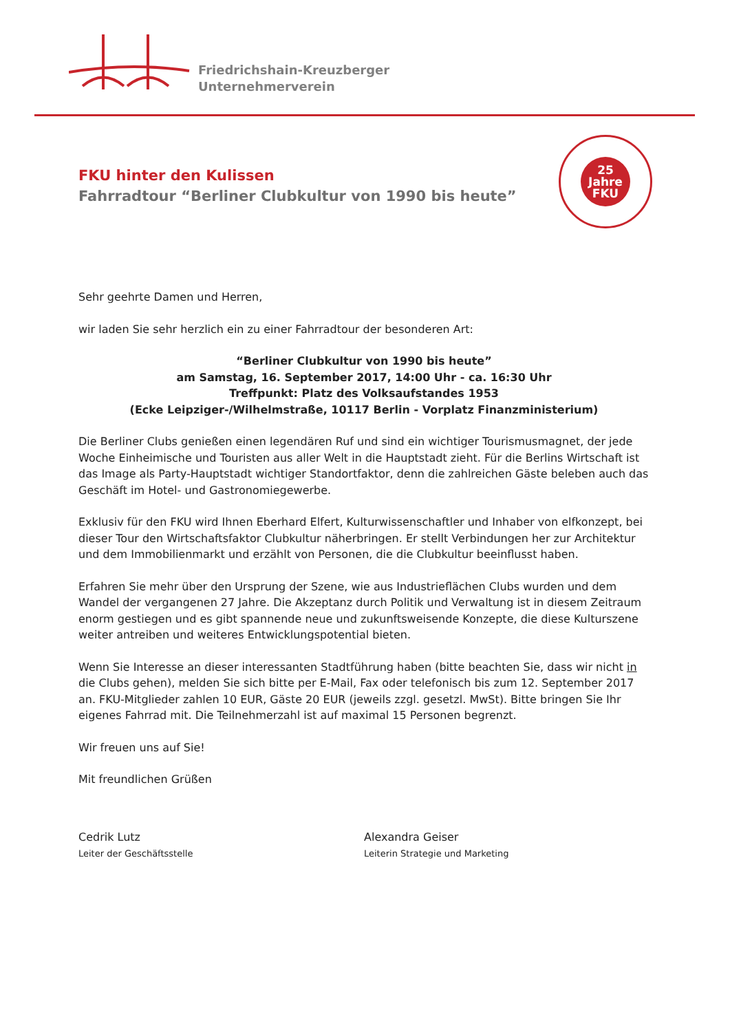Friedrichshain-Kreuzberger
Unternehmerverein
25
Jahre
FKU
FKU hinter den Kulissen
Fahrradtour “Berliner Clubkultur von 1990 bis heute”
Sehr geehrte Damen und Herren,
wir laden Sie sehr herzlich ein zu einer Fahrradtour der besonderen Art:
“Berliner Clubkultur von 1990 bis heute”
am Samstag, 16. September 2017, 14:00 Uhr - ca. 16:30 Uhr
Treffpunkt: Platz des Volksaufstandes 1953
(Ecke Leipziger-/Wilhelmstraße, 10117 Berlin - Vorplatz Finanzministerium)
Die Berliner Clubs genießen einen legendären Ruf und sind ein wichtiger Tourismusmagnet, der jede Woche Einheimische und Touristen aus aller Welt in die Hauptstadt zieht. Für die Berlins Wirtschaft ist das Image als Party-Hauptstadt wichtiger Standortfaktor, denn die zahlreichen Gäste beleben auch das Geschäft im Hotel- und Gastronomiegewerbe.
Exklusiv für den FKU wird Ihnen Eberhard Elfert, Kulturwissenschaftler und Inhaber von elfkonzept, bei dieser Tour den Wirtschaftsfaktor Clubkultur näherbringen. Er stellt Verbindungen her zur Architektur und dem Immobilienmarkt und erzählt von Personen, die die Clubkultur beeinflusst haben.
Erfahren Sie mehr über den Ursprung der Szene, wie aus Industrieflächen Clubs wurden und dem Wandel der vergangenen 27 Jahre. Die Akzeptanz durch Politik und Verwaltung ist in diesem Zeitraum enorm gestiegen und es gibt spannende neue und zukunftsweisende Konzepte, die diese Kulturszene weiter antreiben und weiteres Entwicklungspotential bieten.
Wenn Sie Interesse an dieser interessanten Stadtführung haben (bitte beachten Sie, dass wir nicht in die Clubs gehen), melden Sie sich bitte per E-Mail, Fax oder telefonisch bis zum 12. September 2017 an. FKU-Mitglieder zahlen 10 EUR, Gäste 20 EUR (jeweils zzgl. gesetzl. MwSt). Bitte bringen Sie Ihr eigenes Fahrrad mit. Die Teilnehmerzahl ist auf maximal 15 Personen begrenzt.
Wir freuen uns auf Sie!
Mit freundlichen Grüßen
Cedrik Lutz
Leiter der Geschäftsstelle
Alexandra Geiser
Leiterin Strategie und Marketing